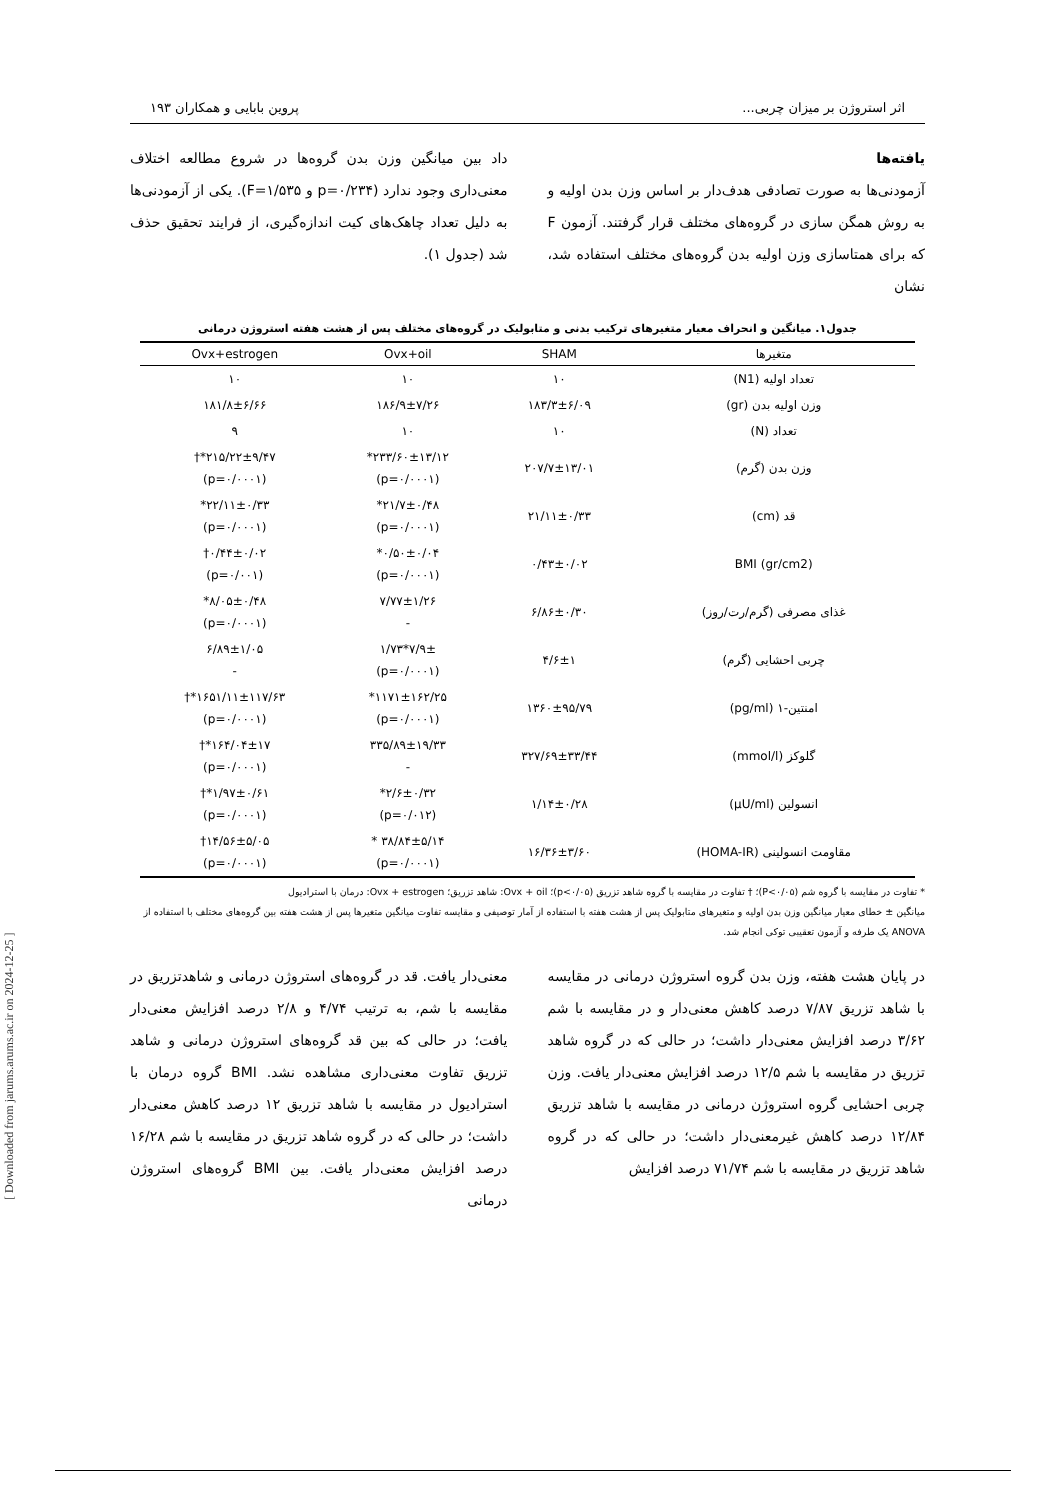اثر استروژن بر میزان چربی... پروین بابایی و همکاران ۱۹۳
یافته‌ها
آزمودنی‌ها به صورت تصادفی هدف‌دار بر اساس وزن بدن اولیه و به روش همگن سازی در گروه‌های مختلف قرار گرفتند. آزمون F که برای همتاسازی وزن اولیه بدن گروه‌های مختلف استفاده شد، نشان
داد بین میانگین وزن بدن گروه‌ها در شروع مطالعه اختلاف معنی‌داری وجود ندارد (p=۰/۲۳۴ و F=۱/۵۳۵). یکی از آزمودنی‌ها به دلیل تعداد چاهک‌های کیت اندازه‌گیری، از فرایند تحقیق حذف شد (جدول ۱).
جدول۱. میانگین و انحراف معیار متغیرهای ترکیب بدنی و متابولیک در گروه‌های مختلف پس از هشت هفته استروژن درمانی
| متغیرها | SHAM | Ovx+oil | Ovx+estrogen |
| --- | --- | --- | --- |
| تعداد اولیه (N1) | ۱۰ | ۱۰ | ۱۰ |
| وزن اولیه بدن (gr) | ۱۸۳/۳±۶/۰۹ | ۱۸۶/۹±۷/۲۶ | ۱۸۱/۸±۶/۶۶ |
| تعداد (N) | ۱۰ | ۱۰ | ۹ |
| وزن بدن (گرم) | ۲۰۷/۷±۱۳/۰۱ | ۲۳۳/۶۰±۱۳/۱۲* (p=۰/۰۰۰۱) | ۲۱۵/۲۲±۹/۴۷*† (p=۰/۰۰۰۱) |
| قد (cm) | ۲۱/۱۱±۰/۳۳ | ۲۱/۷±۰/۴۸* (p=۰/۰۰۰۱) | ۲۲/۱۱±۰/۳۳* (p=۰/۰۰۰۱) |
| BMI (gr/cm2) | ۰/۴۳±۰/۰۲ | ۰/۵۰±۰/۰۴* (p=۰/۰۰۰۱) | ۰/۴۴±۰/۰۲† (p=۰/۰۰۱) |
| غذای مصرفی (گرم/رت/روز) | ۶/۸۶±۰/۳۰ | ۷/۷۷±۱/۲۶ - | ۸/۰۵±۰/۴۸* (p=۰/۰۰۰۱) |
| چربی احشایی (گرم) | ۴/۶±۱ | ۷/۹±*۱/۷۳ (p=۰/۰۰۰۱) | ۶/۸۹±۱/۰۵ - |
| امنتین-۱ (pg/ml) | ۱۳۶۰±۹۵/۷۹ | ۱۱۷۱±۱۶۲/۲۵* (p=۰/۰۰۰۱) | ۱۶۵۱/۱۱±۱۱۷/۶۳*† (p=۰/۰۰۰۱) |
| گلوکز (mmol/l) | ۳۲۷/۶۹±۳۳/۴۴ | ۳۳۵/۸۹±۱۹/۳۳ - | ۱۶۴/۰۴±۱۷*† (p=۰/۰۰۰۱) |
| انسولین (µU/ml) | ۱/۱۴±۰/۲۸ | ۲/۶±۰/۳۲* (p=۰/۰۱۲) | ۱/۹۷±۰/۶۱*† (p=۰/۰۰۰۱) |
| مقاومت انسولینی (HOMA-IR) | ۱۶/۳۶±۳/۶۰ | ۳۸/۸۴±۵/۱۴ * (p=۰/۰۰۰۱) | ۱۴/۵۶±۵/۰۵† (p=۰/۰۰۰۱) |
* تفاوت در مقایسه با گروه شم (P<۰/۰۵)؛ † تفاوت در مقایسه با گروه شاهد تزریق (p<۰/۰۵)؛ Ovx + oil: شاهد تزریق؛ Ovx + estrogen: درمان با استرادیول
میانگین ± خطای معیار میانگین وزن بدن اولیه و متغیرهای متابولیک پس از هشت هفته با استفاده از آمار توصیفی و مقایسه تفاوت میانگین متغیرها پس از هشت هفته بین گروه‌های مختلف با استفاده از ANOVA یک طرفه و آزمون تعقیبی توکی انجام شد.
در پایان هشت هفته، وزن بدن گروه استروژن درمانی در مقایسه با شاهد تزریق ۷/۸۷ درصد کاهش معنی‌دار و در مقایسه با شم ۳/۶۲ درصد افزایش معنی‌دار داشت؛ در حالی که در گروه شاهد تزریق در مقایسه با شم ۱۲/۵ درصد افزایش معنی‌دار یافت. وزن چربی احشایی گروه استروژن درمانی در مقایسه با شاهد تزریق ۱۲/۸۴ درصد کاهش غیرمعنی‌دار داشت؛ در حالی که در گروه شاهد تزریق در مقایسه با شم ۷۱/۷۴ درصد افزایش
معنی‌دار یافت. قد در گروه‌های استروژن درمانی و شاهدتزریق در مقایسه با شم، به ترتیب ۴/۷۴ و ۲/۸ درصد افزایش معنی‌دار یافت؛ در حالی که بین قد گروه‌های استروژن درمانی و شاهد تزریق تفاوت معنی‌داری مشاهده نشد. BMI گروه درمان با استرادیول در مقایسه با شاهد تزریق ۱۲ درصد کاهش معنی‌دار داشت؛ در حالی که در گروه شاهد تزریق در مقایسه با شم ۱۶/۲۸ درصد افزایش معنی‌دار یافت. بین BMI گروه‌های استروژن درمانی
[ Downloaded from jarums.arums.ac.ir on 2024-12-25 ]